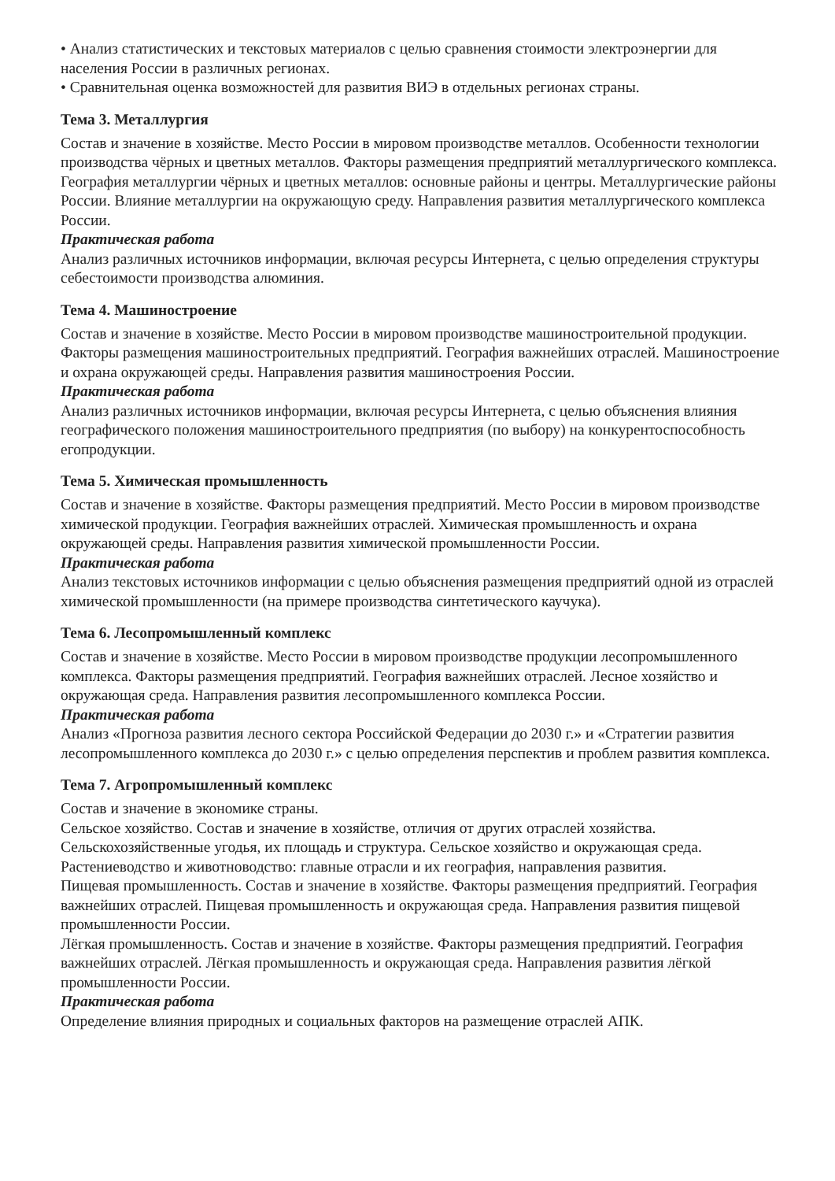• Анализ статистических и текстовых материалов с целью сравнения стоимости электроэнергии для населения России в различных регионах.
• Сравнительная оценка возможностей для развития ВИЭ в отдельных регионах страны.
Тема 3. Металлургия
Состав и значение в хозяйстве. Место России в мировом производстве металлов. Особенности технологии производства чёрных и цветных металлов. Факторы размещения предприятий металлургического комплекса. География металлургии чёрных и цветных металлов: основные районы и центры. Металлургические районы России. Влияние металлургии на окружающую среду. Направления развития металлургического комплекса России.
Практическая работа
Анализ различных источников информации, включая ресурсы Интернета, с целью определения структуры себестоимости производства алюминия.
Тема 4. Машиностроение
Состав и значение в хозяйстве. Место России в мировом производстве машиностроительной продукции. Факторы размещения машиностроительных предприятий. География важнейших отраслей. Машиностроение и охрана окружающей среды. Направления развития машиностроения России.
Практическая работа
Анализ различных источников информации, включая ресурсы Интернета, с целью объяснения влияния географического положения машиностроительного предприятия (по выбору) на конкурентоспособность егопродукции.
Тема 5. Химическая промышленность
Состав и значение в хозяйстве. Факторы размещения предприятий. Место России в мировом производстве химической продукции. География важнейших отраслей. Химическая промышленность и охрана окружающей среды. Направления развития химической промышленности России.
Практическая работа
Анализ текстовых источников информации с целью объяснения размещения предприятий одной из отраслей химической промышленности (на примере производства синтетического каучука).
Тема 6. Лесопромышленный комплекс
Состав и значение в хозяйстве. Место России в мировом производстве продукции лесопромышленного комплекса. Факторы размещения предприятий. География важнейших отраслей. Лесное хозяйство и окружающая среда. Направления развития лесопромышленного комплекса России.
Практическая работа
Анализ «Прогноза развития лесного сектора Российской Федерации до 2030 г.» и «Стратегии развития лесопромышленного комплекса до 2030 г.» с целью определения перспектив и проблем развития комплекса.
Тема 7. Агропромышленный комплекс
Состав и значение в экономике страны.
Сельское хозяйство. Состав и значение в хозяйстве, отличия от других отраслей хозяйства. Сельскохозяйственные угодья, их площадь и структура. Сельское хозяйство и окружающая среда.
Растениеводство и животноводство: главные отрасли и их география, направления развития.
Пищевая промышленность. Состав и значение в хозяйстве. Факторы размещения предприятий. География важнейших отраслей. Пищевая промышленность и окружающая среда. Направления развития пищевой промышленности России.
Лёгкая промышленность. Состав и значение в хозяйстве. Факторы размещения предприятий. География важнейших отраслей. Лёгкая промышленность и окружающая среда. Направления развития лёгкой промышленности России.
Практическая работа
Определение влияния природных и социальных факторов на размещение отраслей АПК.